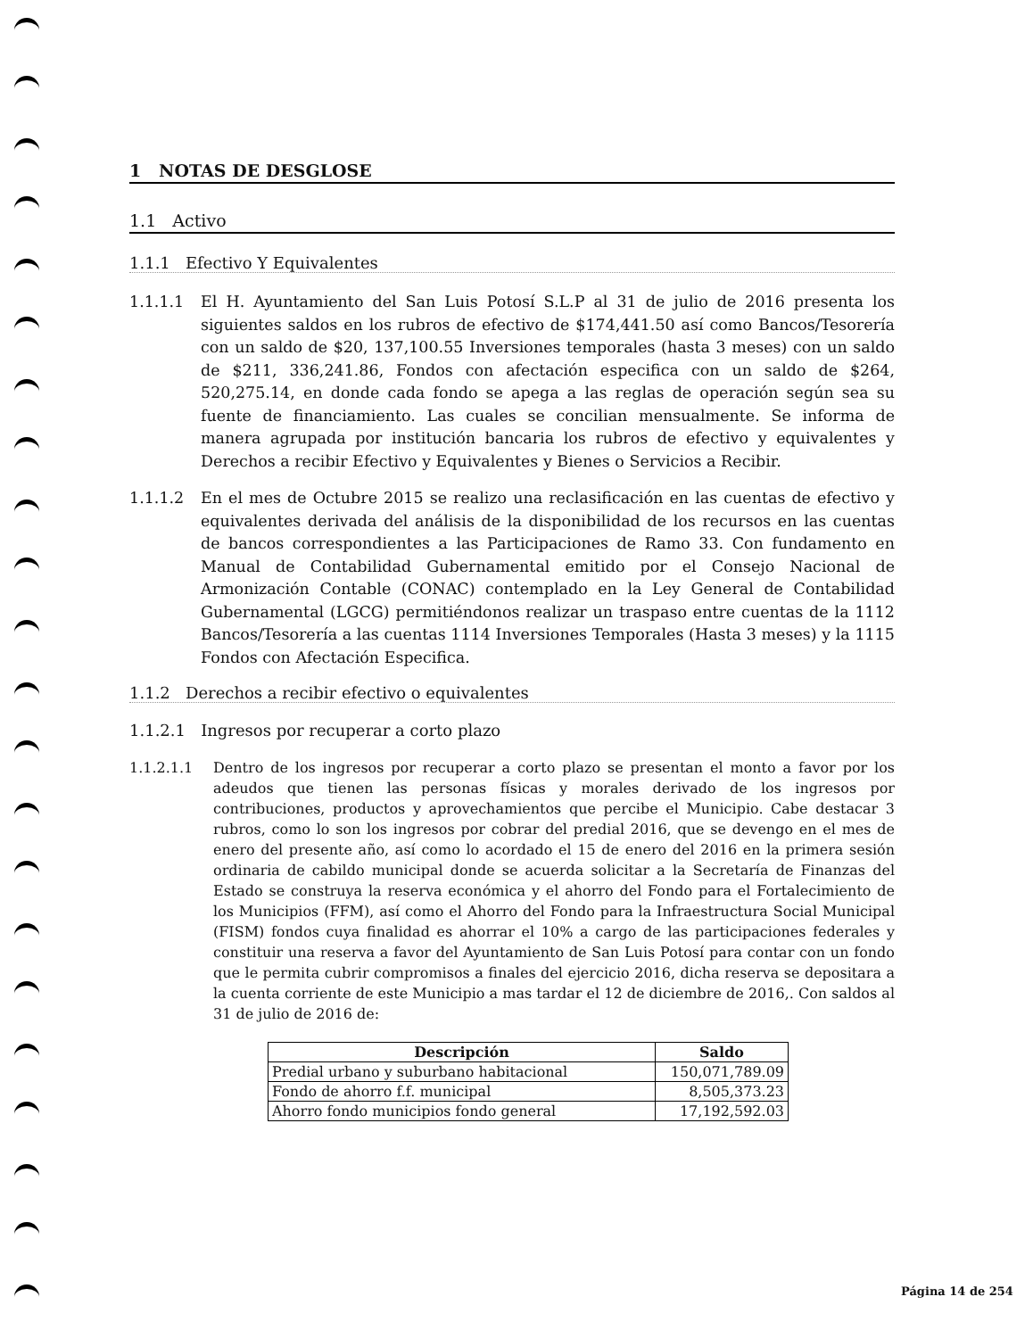1 NOTAS DE DESGLOSE
1.1 Activo
1.1.1 Efectivo Y Equivalentes
1.1.1.1 El H. Ayuntamiento del San Luis Potosí S.L.P al 31 de julio de 2016 presenta los siguientes saldos en los rubros de efectivo de $174,441.50 así como Bancos/Tesorería con un saldo de $20, 137,100.55 Inversiones temporales (hasta 3 meses) con un saldo de $211, 336,241.86, Fondos con afectación especifica con un saldo de $264, 520,275.14, en donde cada fondo se apega a las reglas de operación según sea su fuente de financiamiento. Las cuales se concilian mensualmente. Se informa de manera agrupada por institución bancaria los rubros de efectivo y equivalentes y Derechos a recibir Efectivo y Equivalentes y Bienes o Servicios a Recibir.
1.1.1.2 En el mes de Octubre 2015 se realizo una reclasificación en las cuentas de efectivo y equivalentes derivada del análisis de la disponibilidad de los recursos en las cuentas de bancos correspondientes a las Participaciones de Ramo 33. Con fundamento en Manual de Contabilidad Gubernamental emitido por el Consejo Nacional de Armonización Contable (CONAC) contemplado en la Ley General de Contabilidad Gubernamental (LGCG) permitiéndonos realizar un traspaso entre cuentas de la 1112 Bancos/Tesorería a las cuentas 1114 Inversiones Temporales (Hasta 3 meses) y la 1115 Fondos con Afectación Especifica.
1.1.2 Derechos a recibir efectivo o equivalentes
1.1.2.1 Ingresos por recuperar a corto plazo
1.1.2.1.1 Dentro de los ingresos por recuperar a corto plazo se presentan el monto a favor por los adeudos que tienen las personas físicas y morales derivado de los ingresos por contribuciones, productos y aprovechamientos que percibe el Municipio. Cabe destacar 3 rubros, como lo son los ingresos por cobrar del predial 2016, que se devengo en el mes de enero del presente año, así como lo acordado el 15 de enero del 2016 en la primera sesión ordinaria de cabildo municipal donde se acuerda solicitar a la Secretaría de Finanzas del Estado se construya la reserva económica y el ahorro del Fondo para el Fortalecimiento de los Municipios (FFM), así como el Ahorro del Fondo para la Infraestructura Social Municipal (FISM) fondos cuya finalidad es ahorrar el 10% a cargo de las participaciones federales y constituir una reserva a favor del Ayuntamiento de San Luis Potosí para contar con un fondo que le permita cubrir compromisos a finales del ejercicio 2016, dicha reserva se depositara a la cuenta corriente de este Municipio a mas tardar el 12 de diciembre de 2016,. Con saldos al 31 de julio de 2016 de:
| Descripción | Saldo |
| --- | --- |
| Predial urbano y suburbano habitacional | 150,071,789.09 |
| Fondo de ahorro f.f. municipal | 8,505,373.23 |
| Ahorro fondo municipios fondo general | 17,192,592.03 |
Página 14 de 254